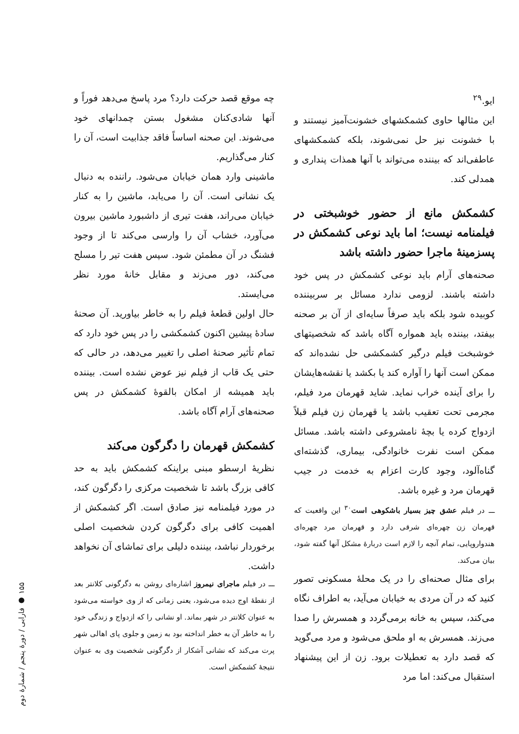ایو.<sup>۲۹</sup>
این مثالها حاوی کشمکشهای خشونت‌آمیز نیستند و با خشونت نیز حل نمی‌شوند، بلکه کشمکشهای عاطفی‌اند که بیننده می‌تواند با آنها همذات پنداری و همدلی کند.
کشمکش مانع از حضور خوشبختی در فیلمنامه نیست؛ اما باید نوعی کشمکش در پسزمینهٔ ماجرا حضور داشته باشد
صحنه‌های آرام باید نوعی کشمکش در پس خود داشته باشند. لزومی ندارد مسائل بر سربیننده کوبیده شود بلکه باید صرفاً سایه‌ای از آن بر صحنه بیفتد، بیننده باید همواره آگاه باشد که شخصیتهای خوشبخت فیلم درگیر کشمکشی حل نشده‌اند که ممکن است آنها را آواره کند یا بکشد یا نقشه‌هایشان را برای آینده خراب نماید. شاید قهرمان مرد فیلم، مجرمی تحت تعقیب باشد یا قهرمان زن فیلم قبلاً ازدواج کرده یا بچهٔ نامشروعی داشته باشد. مسائل ممکن است نفرت خانوادگی، بیماری، گذشته‌ای گناه‌آلود، وجود کارت اعزام به خدمت در جیب قهرمان مرد و غیره باشد.
ـــ در فیلم عشق چیز بسیار باشکوهی است<sup>۳۰</sup> این واقعیت که قهرمان زن چهره‌ای شرقی دارد و قهرمان مرد چهره‌ای هندواروپایی، تمام آنچه را لازم است دربارهٔ مشکل آنها گفته شود، بیان می‌کند.
برای مثال صحنه‌ای را در یک محلهٔ مسکونی تصور کنید که در آن مردی به خیابان می‌آید، به اطراف نگاه می‌کند، سپس به خانه برمی‌گردد و همسرش را صدا می‌زند. همسرش به او ملحق می‌شود و مرد می‌گوید که قصد دارد به تعطیلات برود. زن از این پیشنهاد استقبال می‌کند: اما مرد
چه موقع قصد حرکت دارد؟ مرد پاسخ می‌دهد فوراً و آنها شادی‌کنان مشغول بستن چمدانهای خود می‌شوند. این صحنه اساساً فاقد جذابیت است، آن را کنار می‌گذاریم.
ماشینی وارد همان خیابان می‌شود. راننده به دنبال یک نشانی است. آن را می‌یابد، ماشین را به کنار خیابان می‌راند، هفت تیری از داشبورد ماشین بیرون می‌آورد، خشاب آن را وارسی می‌کند تا از وجود فشنگ در آن مطمئن شود. سپس هفت تیر را مسلح می‌کند، دور می‌زند و مقابل خانهٔ مورد نظر می‌ایستد.
حال اولین قطعهٔ فیلم را به خاطر بیاورید. آن صحنهٔ سادهٔ پیشین اکنون کشمکشی را در پس خود دارد که تمام تأثیر صحنهٔ اصلی را تغییر می‌دهد، در حالی که حتی یک قاب از فیلم نیز عوض نشده است. بیننده باید همیشه از امکان بالقوهٔ کشمکش در پس صحنه‌های آرام آگاه باشد.
کشمکش قهرمان را دگرگون می‌کند
نظریهٔ ارسطو مبنی براینکه کشمکش باید به حد کافی بزرگ باشد تا شخصیت مرکزی را دگرگون کند، در مورد فیلمنامه نیز صادق است. اگر کشمکش از اهمیت کافی برای دگرگون کردن شخصیت اصلی برخوردار نباشد، بیننده دلیلی برای تماشای آن نخواهد داشت.
ـــ در فیلم ماجرای نیمروز اشاره‌ای روشن به دگرگونی کلانتر بعد از نقطهٔ اوج دیده می‌شود، یعنی زمانی که از وی خواسته می‌شود به عنوان کلانتر در شهر بماند. او نشانی را که ازدواج و زندگی خود را به خاطر آن به خطر انداخته بود به زمین و جلوی پای اهالی شهر پرت می‌کند که نشانی آشکار از دگرگونی شخصیت وی به عنوان نتیجهٔ کشمکش است.
۱۵۵ ● فارابی / دورهٔ پنجم / شمارهٔ دوم